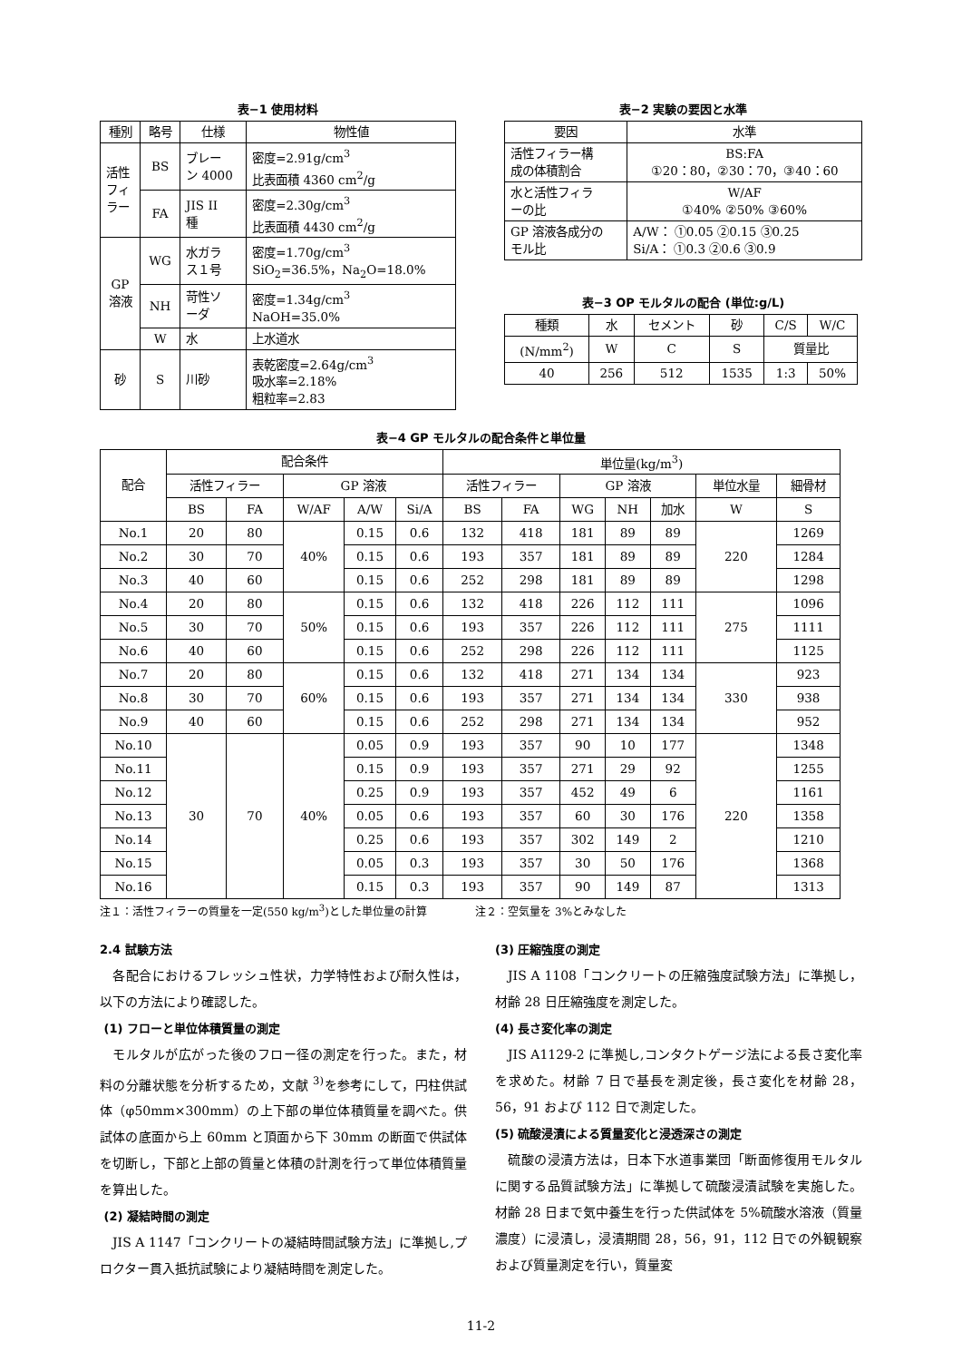表−1 使用材料
| 種別 | 略号 | 仕様 | 物性値 |
| --- | --- | --- | --- |
| 活性 フィ ラー | BS | ブレー ン 4000 | 密度=2.91g/cm<sup>3</sup> 比表面積 4360 cm<sup>2</sup>/g |
| | FA | JIS II 種 | 密度=2.30g/cm<sup>3</sup> 比表面積 4430 cm<sup>2</sup>/g |
| GP 溶液 | WG | 水ガラ ス１号 | 密度=1.70g/cm<sup>3</sup> SiO<sub>2</sub>=36.5%，Na<sub>2</sub>O=18.0% |
| | NH | 苛性ソ ーダ | 密度=1.34g/cm<sup>3</sup> NaOH=35.0% |
| | W | 水 | 上水道水 |
| 砂 | S | 川砂 | 表乾密度=2.64g/cm<sup>3</sup> 吸水率=2.18% 粗粒率=2.83 |
表−2 実験の要因と水準
| 要因 | 水準 |
| --- | --- |
| 活性フィラー構 成の体積割合 | BS:FA ①20：80，②30：70，③40：60 |
| 水と活性フィラ ーの比 | W/AF ①40% ②50% ③60% |
| GP 溶液各成分の モル比 | A/W： ①0.05 ②0.15 ③0.25 Si/A： ①0.3 ②0.6 ③0.9 |
表−3 OP モルタルの配合 (単位:g/L)
| 種類 | 水 | セメント | 砂 | C/S | W/C |
| (N/mm<sup>2</sup>) | W | C | S | 質量比 | |
| 40 | 256 | 512 | 1535 | 1:3 | 50% |
表−4 GP モルタルの配合条件と単位量
| 配合 | 配合条件 | | | | | 単位量(kg/m<sup>3</sup>) | | | | | | |
| --- | --- | --- | --- | --- | --- | --- | --- | --- | --- | --- | --- | --- |
| | 活性フィラー | | GP 溶液 | | | 活性フィラー | | GP 溶液 | | | 単位水量 | 細骨材 |
| | BS | FA | W/AF | A/W | Si/A | BS | FA | WG | NH | 加水 | W | S |
| No.1 | 20 | 80 | 40% | 0.15 | 0.6 | 132 | 418 | 181 | 89 | 89 | 220 | 1269 |
| No.2 | 30 | 70 | | 0.15 | 0.6 | 193 | 357 | 181 | 89 | 89 | | 1284 |
| No.3 | 40 | 60 | | 0.15 | 0.6 | 252 | 298 | 181 | 89 | 89 | | 1298 |
| No.4 | 20 | 80 | 50% | 0.15 | 0.6 | 132 | 418 | 226 | 112 | 111 | 275 | 1096 |
| No.5 | 30 | 70 | | 0.15 | 0.6 | 193 | 357 | 226 | 112 | 111 | | 1111 |
| No.6 | 40 | 60 | | 0.15 | 0.6 | 252 | 298 | 226 | 112 | 111 | | 1125 |
| No.7 | 20 | 80 | 60% | 0.15 | 0.6 | 132 | 418 | 271 | 134 | 134 | 330 | 923 |
| No.8 | 30 | 70 | | 0.15 | 0.6 | 193 | 357 | 271 | 134 | 134 | | 938 |
| No.9 | 40 | 60 | | 0.15 | 0.6 | 252 | 298 | 271 | 134 | 134 | | 952 |
| No.10 | 30 | 70 | 40% | 0.05 | 0.9 | 193 | 357 | 90 | 10 | 177 | 220 | 1348 |
| No.11 | | | | 0.15 | 0.9 | 193 | 357 | 271 | 29 | 92 | | 1255 |
| No.12 | | | | 0.25 | 0.9 | 193 | 357 | 452 | 49 | 6 | | 1161 |
| No.13 | | | | 0.05 | 0.6 | 193 | 357 | 60 | 30 | 176 | | 1358 |
| No.14 | | | | 0.25 | 0.6 | 193 | 357 | 302 | 149 | 2 | | 1210 |
| No.15 | | | | 0.05 | 0.3 | 193 | 357 | 30 | 50 | 176 | | 1368 |
| No.16 | | | | 0.15 | 0.3 | 193 | 357 | 90 | 149 | 87 | | 1313 |
注１：活性フィラーの質量を一定(550 kg/m<sup>3</sup>)とした単位量の計算 注２：空気量を 3%とみなした
2.4 試験方法
各配合におけるフレッシュ性状，力学特性および耐久性は，以下の方法により確認した。
(1) フローと単位体積質量の測定
モルタルが広がった後のフロー径の測定を行った。また，材料の分離状態を分析するため，文献 <sup>3)</sup>を参考にして，円柱供試体（φ50mm×300mm）の上下部の単位体積質量を調べた。供試体の底面から上 60mm と頂面から下 30mm の断面で供試体を切断し，下部と上部の質量と体積の計測を行って単位体積質量を算出した。
(2) 凝結時間の測定
JIS A 1147「コンクリートの凝結時間試験方法」に準拠し,プロクター貫入抵抗試験により凝結時間を測定した。
(3) 圧縮強度の測定
JIS A 1108「コンクリートの圧縮強度試験方法」に準拠し，材齢 28 日圧縮強度を測定した。
(4) 長さ変化率の測定
JIS A1129-2 に準拠し,コンタクトゲージ法による長さ変化率を求めた。材齢 7 日で基長を測定後，長さ変化を材齢 28，56，91 および 112 日で測定した。
(5) 硫酸浸漬による質量変化と浸透深さの測定
硫酸の浸漬方法は，日本下水道事業団「断面修復用モルタルに関する品質試験方法」に準拠して硫酸浸漬試験を実施した。材齢 28 日まで気中養生を行った供試体を 5%硫酸水溶液（質量濃度）に浸漬し，浸漬期間 28，56，91，112 日での外観観察および質量測定を行い，質量変
11-2